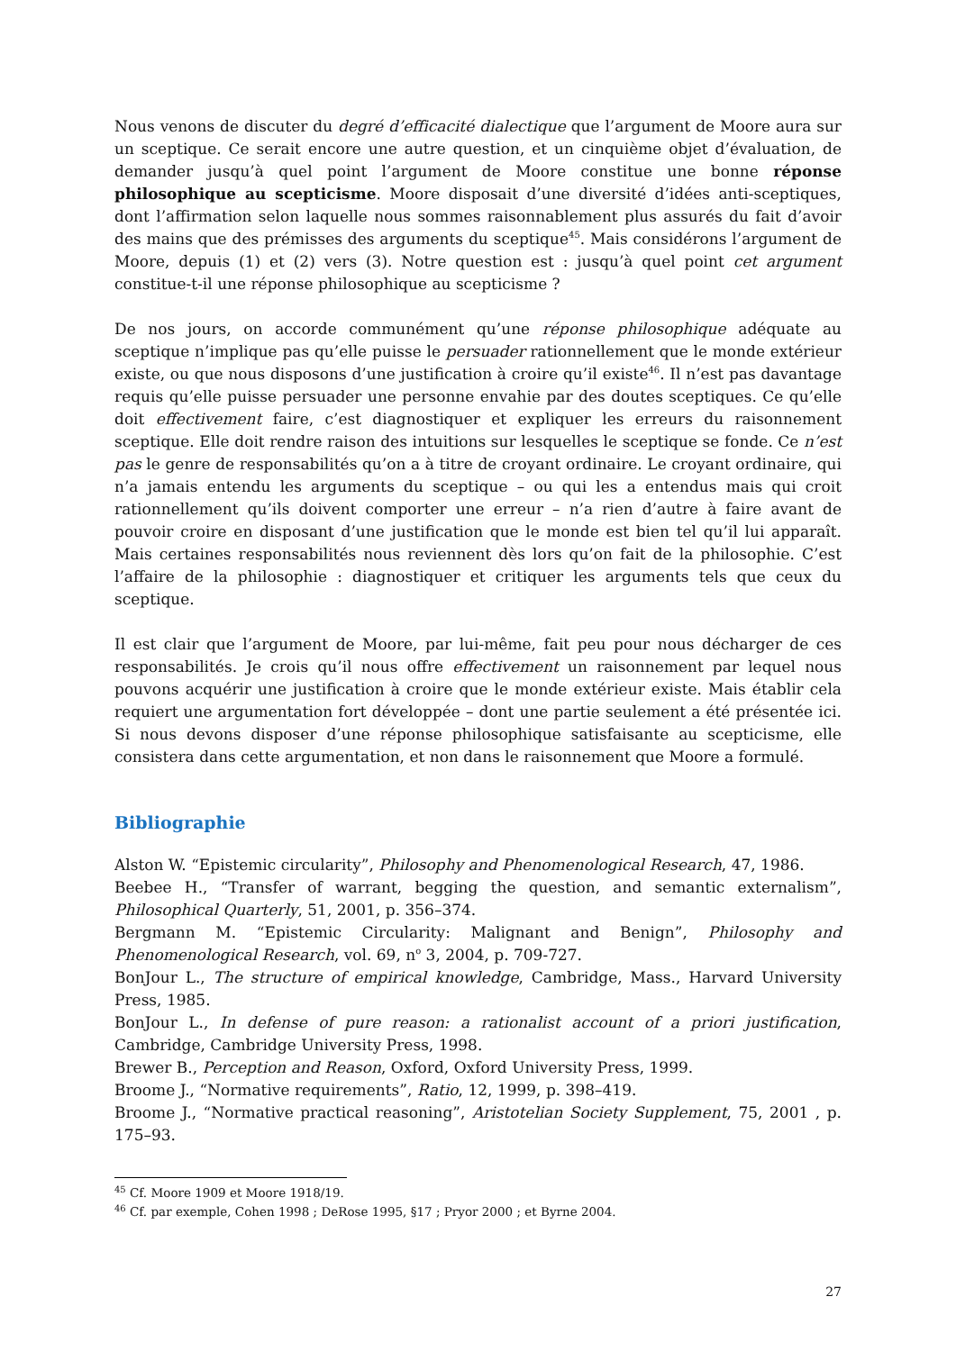Nous venons de discuter du degré d’efficacité dialectique que l’argument de Moore aura sur un sceptique. Ce serait encore une autre question, et un cinquième objet d’évaluation, de demander jusqu’à quel point l’argument de Moore constitue une bonne réponse philosophique au scepticisme. Moore disposait d’une diversité d’idées anti-sceptiques, dont l’affirmation selon laquelle nous sommes raisonnablement plus assurés du fait d’avoir des mains que des prémisses des arguments du sceptique<sup>45</sup>. Mais considérons l’argument de Moore, depuis (1) et (2) vers (3). Notre question est : jusqu’à quel point cet argument constitue-t-il une réponse philosophique au scepticisme ?
De nos jours, on accorde communément qu’une réponse philosophique adéquate au sceptique n’implique pas qu’elle puisse le persuader rationnellement que le monde extérieur existe, ou que nous disposons d’une justification à croire qu’il existe<sup>46</sup>. Il n’est pas davantage requis qu’elle puisse persuader une personne envahie par des doutes sceptiques. Ce qu’elle doit effectivement faire, c’est diagnostiquer et expliquer les erreurs du raisonnement sceptique. Elle doit rendre raison des intuitions sur lesquelles le sceptique se fonde. Ce n’est pas le genre de responsabilités qu’on a à titre de croyant ordinaire. Le croyant ordinaire, qui n’a jamais entendu les arguments du sceptique – ou qui les a entendus mais qui croit rationnellement qu’ils doivent comporter une erreur – n’a rien d’autre à faire avant de pouvoir croire en disposant d’une justification que le monde est bien tel qu’il lui apparaît. Mais certaines responsabilités nous reviennent dès lors qu’on fait de la philosophie. C’est l’affaire de la philosophie : diagnostiquer et critiquer les arguments tels que ceux du sceptique.
Il est clair que l’argument de Moore, par lui-même, fait peu pour nous décharger de ces responsabilités. Je crois qu’il nous offre effectivement un raisonnement par lequel nous pouvons acquérir une justification à croire que le monde extérieur existe. Mais établir cela requiert une argumentation fort développée – dont une partie seulement a été présentée ici. Si nous devons disposer d’une réponse philosophique satisfaisante au scepticisme, elle consistera dans cette argumentation, et non dans le raisonnement que Moore a formulé.
Bibliographie
Alston W. “Epistemic circularity”, Philosophy and Phenomenological Research, 47, 1986.
Beebee H., “Transfer of warrant, begging the question, and semantic externalism”, Philosophical Quarterly, 51, 2001, p. 356–374.
Bergmann M. “Epistemic Circularity: Malignant and Benign”, Philosophy and Phenomenological Research, vol. 69, n<sup>o</sup> 3, 2004, p. 709-727.
BonJour L., The structure of empirical knowledge, Cambridge, Mass., Harvard University Press, 1985.
BonJour L., In defense of pure reason: a rationalist account of a priori justification, Cambridge, Cambridge University Press, 1998.
Brewer B., Perception and Reason, Oxford, Oxford University Press, 1999.
Broome J., “Normative requirements”, Ratio, 12, 1999, p. 398–419.
Broome J., “Normative practical reasoning”, Aristotelian Society Supplement, 75, 2001 , p. 175–93.
<sup>45</sup> Cf. Moore 1909 et Moore 1918/19.
<sup>46</sup> Cf. par exemple, Cohen 1998 ; DeRose 1995, §17 ; Pryor 2000 ; et Byrne 2004.
27